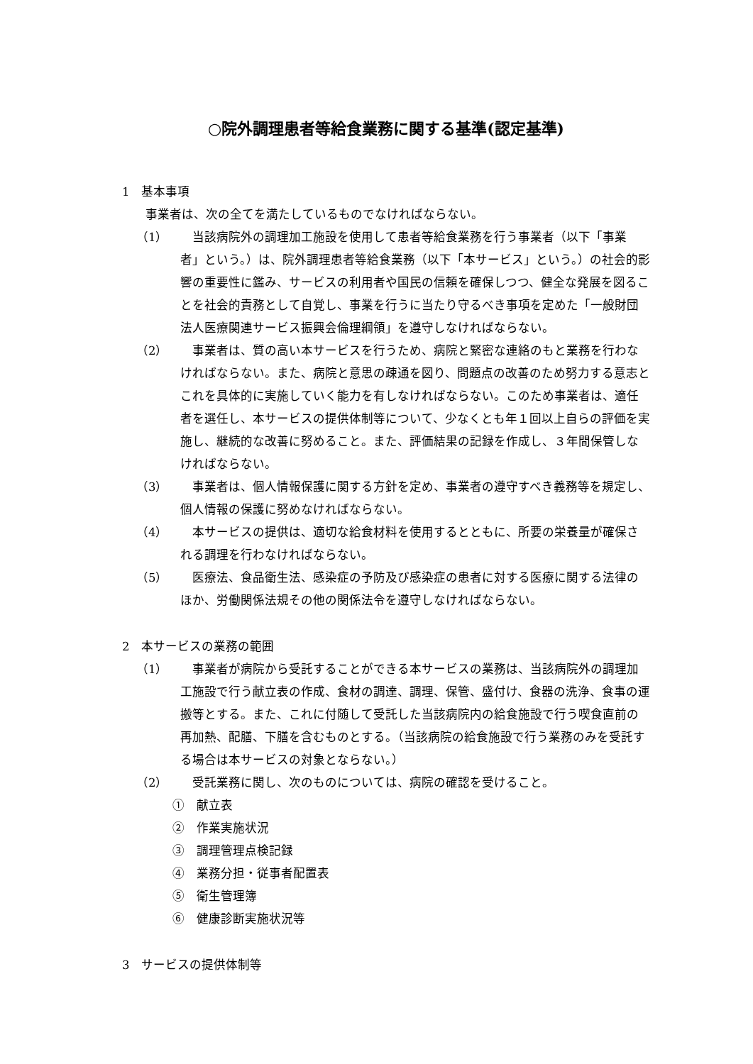○院外調理患者等給食業務に関する基準(認定基準)
1　基本事項
事業者は、次の全てを満たしているものでなければならない。
（1） 当該病院外の調理加工施設を使用して患者等給食業務を行う事業者（以下「事業者」という。）は、院外調理患者等給食業務（以下「本サービス」という。）の社会的影響の重要性に鑑み、サービスの利用者や国民の信頼を確保しつつ、健全な発展を図ることを社会的責務として自覚し、事業を行うに当たり守るべき事項を定めた「一般財団法人医療関連サービス振興会倫理綱領」を遵守しなければならない。
（2） 事業者は、質の高い本サービスを行うため、病院と緊密な連絡のもと業務を行わなければならない。また、病院と意思の疎通を図り、問題点の改善のため努力する意志とこれを具体的に実施していく能力を有しなければならない。このため事業者は、適任者を選任し、本サービスの提供体制等について、少なくとも年１回以上自らの評価を実施し、継続的な改善に努めること。また、評価結果の記録を作成し、３年間保管しなければならない。
（3） 事業者は、個人情報保護に関する方針を定め、事業者の遵守すべき義務等を規定し、個人情報の保護に努めなければならない。
（4） 本サービスの提供は、適切な給食材料を使用するとともに、所要の栄養量が確保される調理を行わなければならない。
（5） 医療法、食品衛生法、感染症の予防及び感染症の患者に対する医療に関する法律のほか、労働関係法規その他の関係法令を遵守しなければならない。
2　本サービスの業務の範囲
（1） 事業者が病院から受託することができる本サービスの業務は、当該病院外の調理加工施設で行う献立表の作成、食材の調達、調理、保管、盛付け、食器の洗浄、食事の運搬等とする。また、これに付随して受託した当該病院内の給食施設で行う喫食直前の再加熱、配膳、下膳を含むものとする。（当該病院の給食施設で行う業務のみを受託する場合は本サービスの対象とならない。）
（2） 受託業務に関し、次のものについては、病院の確認を受けること。
①　献立表
②　作業実施状況
③　調理管理点検記録
④　業務分担・従事者配置表
⑤　衛生管理簿
⑥　健康診断実施状況等
3　サービスの提供体制等